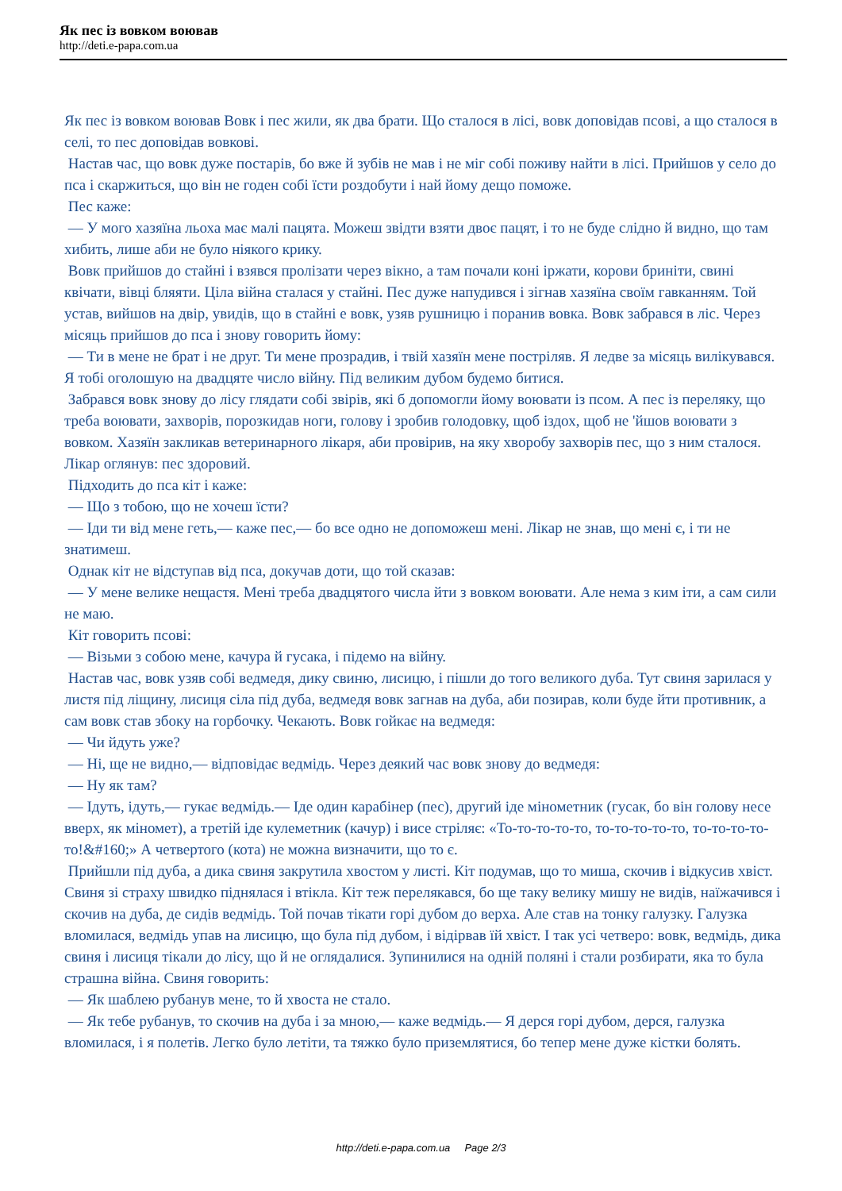Як пес із вовком воював
http://deti.e-papa.com.ua
Як пес із вовком воював Вовк і пес жили, як два брати. Що сталося в лісі, вовк доповідав псові, а що сталося в селі, то пес доповідав вовкові.
Настав час, що вовк дуже постарів, бо вже й зубів не мав і не міг собі поживу найти в лісі. Прийшов у село до пса і скаржиться, що він не годен собі їсти роздобути і най йому дещо поможе.
Пес каже:
— У мого хазяїна льоха має малі пацята. Можеш звідти взяти двоє пацят, і то не буде слідно й видно, що там хибить, лише аби не було ніякого крику.
Вовк прийшов до стайні і взявся пролізати через вікно, а там почали коні іржати, корови бриніти, свині квічати, вівці бляяти. Ціла війна сталася у стайні. Пес дуже напудився і зігнав хазяїна своїм гавканням. Той устав, вийшов на двір, увидів, що в стайні е вовк, узяв рушницю і поранив вовка. Вовк забрався в ліс. Через місяць прийшов до пса і знову говорить йому:
— Ти в мене не брат і не друг. Ти мене прозрадив, і твій хазяїн мене постріляв. Я ледве за місяць вилікувався. Я тобі оголошую на двадцяте число війну. Під великим дубом будемо битися.
Забрався вовк знову до лісу глядати собі звірів, які б допомогли йому воювати із псом. А пес із переляку, що треба воювати, захворів, порозкидав ноги, голову і зробив голодовку, щоб іздох, щоб не 'йшов воювати з вовком. Хазяїн закликав ветеринарного лікаря, аби провірив, на яку хворобу захворів пес, що з ним сталося. Лікар оглянув: пес здоровий.
Підходить до пса кіт і каже:
— Що з тобою, що не хочеш їсти?
— Іди ти від мене геть,— каже пес,— бо все одно не допоможеш мені. Лікар не знав, що мені є, і ти не знатимеш.
Однак кіт не відступав від пса, докучав доти, що той сказав:
— У мене велике нещастя. Мені треба двадцятого числа йти з вовком воювати. Але нема з ким іти, а сам сили не маю.
Кіт говорить псові:
— Візьми з собою мене, качура й гусака, і підемо на війну.
Настав час, вовк узяв собі ведмедя, дику свиню, лисицю, і пішли до того великого дуба. Тут свиня зарилася у листя під ліщину, лисиця сіла під дуба, ведмедя вовк загнав на дуба, аби позирав, коли буде йти противник, а сам вовк став збоку на горбочку. Чекають. Вовк гойкає на ведмедя:
— Чи йдуть уже?
— Ні, ще не видно,— відповідає ведмідь. Через деякий час вовк знову до ведмедя:
— Ну як там?
— Ідуть, ідуть,— гукає ведмідь.— Іде один карабінер (пес), другий іде мінометник (гусак, бо він голову несе вверх, як міномет), а третій іде кулеметник (качур) і висе стріляє: «То-то-то-то-то, то-то-то-то-то, то-то-то-то-то!&#160;» А четвертого (кота) не можна визначити, що то є.
Прийшли під дуба, а дика свиня закрутила хвостом у листі. Кіт подумав, що то миша, скочив і відкусив хвіст. Свиня зі страху швидко піднялася і втікла. Кіт теж перелякався, бо ще таку велику мишу не видів, наїжачився і скочив на дуба, де сидів ведмідь. Той почав тікати горі дубом до верха. Але став на тонку галузку. Галузка вломилася, ведмідь упав на лисицю, що була під дубом, і відірвав їй хвіст. І так усі четверо: вовк, ведмідь, дика свиня і лисиця тікали до лісу, що й не оглядалися. Зупинилися на одній поляні і стали розбирати, яка то була страшна війна. Свиня говорить:
— Як шаблею рубанув мене, то й хвоста не стало.
— Як тебе рубанув, то скочив на дуба і за мною,— каже ведмідь.— Я дерся горі дубом, дерся, галузка вломилася, і я полетів. Легко було летіти, та тяжко було приземлятися, бо тепер мене дуже кістки болять.
http://deti.e-papa.com.ua Page 2/3